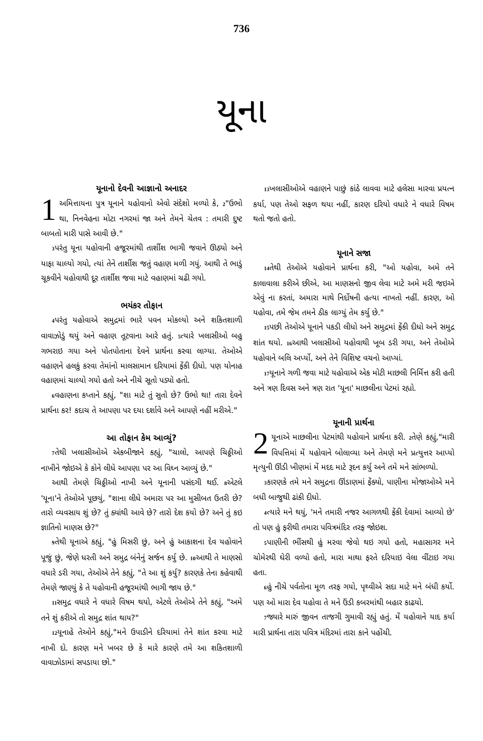736
યૂના
યૂનાનો દેવની આજ્ઞાનો અનાદર
1 અમિત્તાયના પુત્ર યૂનાને યહોવાનો એવો સંદેશો મળ્યો કે, <sup>2</sup>"ઉભો થા, નિનવેહના મોટા નગરમાં જા અને તેમને ચેતવ : તમારી દુષ્ટ બાબતો મારી પાસે આવી છે."
<sup>3</sup> પરંતુ યૂના યહોવાની હજૂરમાંથી તાર્શીશ ભાગી જવાને ઊઠ્યો અને યાફા ચાલ્યો ગયો, ત્યાં તેને તાર્શીશ જતું વહાણ મળી ગયું. આથી તે ભાડું ચૂકવીને યહોવાથી દૂર તાર્શીશ જવા માટે વહાણમાં ચઢી ગયો.
ભયંકર તોફાન
<sup>4</sup> પરંતુ યહોવાએ સમુદ્રમાં ભારે પવન મોકલ્યો અને શકિતશાળી વાવાઝોડું થયું અને વહાણ તૂટવાના આરે હતું. <sup>5</sup>ત્યારે ખલાસીઓ બહુ ગભરાઇ ગયા અને પોતપોતાના દેવને પ્રાર્થના કરવા લાગ્યા. તેઓએ વહાણને હલકું કરવા તેમાંનો માલસામાન દરિયામાં ફેંકી દીધો. પણ યોનાહ વહાણમાં ચાલ્યો ગયો હતો અને નીચે સૂતો પડ્યો હતો.
<sup>6</sup> વહાણના કપ્તાને કહ્યું, "શા માટે તું સુતો છે? ઉભો થા! તારા દેવને પ્રાર્થના કર! કદાચ તે આપણા પર દયા દર્શાવે અને આપણે નહીં મરીએ."
આ તોફાન કેમ આવ્યું?
<sup>7</sup> તેથી ખલાસીઓએ એકબીજાને કહ્યું, "ચાલો, આપણે ચિઠ્ઠીઓ નાખીને જોઇએ કે કોને લીધે આપણા પર આ વિઘ્ન આવ્યું છે."
આથી તેમણે ચિઠ્ઠીઓ નાખી અને યૂનાની પસંદગી થઈ. <sup>8</sup>એટલે 'યૂના'ને તેઓએ પૂછયું, "શાના લીધે અમારા પર આ મુસીબત ઉતરી છે? તારો વ્યવસાય શું છે? તું ક્યાંથી આવે છે? તારો દેશ કયો છે? અને તું કઇ જ્ઞાતિનો માણસ છે?"
<sup>9</sup> તેથી યૂનાએ કહ્યું, "હું મિસરી છું, અને હું આકાશના દેવ યહોવાને પૂજું છું, જેણે ધરતી અને સમુદ્ર બંનેનું સર્જન કર્યુ છે. <sup>10</sup>આથી તે માણસો વધારે ડરી ગયા, તેઓએ તેને કહ્યું, "તે આ શું કર્યુ? કારણકે તેના કહેવાથી તેમણે જાણ્યું કે તે યહોવાની હજૂરમાંથી ભાગી જાય છે."
<sup>11</sup> સમુદ્ર વધારે ને વધારે વિષમ થયો, એટલે તેઓએ તેને કહ્યું, "અમે તને શું કરીએ તો સમુદ્ર શાંત થાય?"
<sup>12</sup> યૂનાહે તેઓને કહ્યું,"મને ઉપાડીને દરિયામાં તેને શાંત કરવા માટે નાખી દો. કારણ મને ખબર છે કે મારે કારણે તમે આ શકિતશાળી વાવાઝોડામાં સપડાયા છો."
<sup>13</sup> ખલાસીઓએ વહાણને પાછું કાંઠે લાવવા માટે હલેસા મારવા પ્રયત્ન કર્યા, પણ તેઓ સફળ થયા નહીં, કારણ દરિયો વધારે ને વધારે વિષમ થતો જતો હતો.
યૂનાને સજા
<sup>14</sup> તેથી તેઓએ યહોવાને પ્રાર્થના કરી, "ઓ યહોવા, અમે તને કાલાવાલા કરીએ છીએ, આ માણસનો જીવ લેવા માટે અમે મરી જઇએ એવું ના કરતાં, અમારા માથે નિર્દોષની હત્યા નાખતો નહીં. કારણ, ઓ યહોવા, તમે જેમ તમને ઠીક લાગ્યું તેમ કર્યુ છે."
<sup>15</sup> પછી તેઓએ યૂનાને પકડી લીધો અને સમુદ્રમાં ફેંકી દીધો અને સમુદ્ર શાંત થયો. <sup>16</sup>આથી ખલાસીઓ યહોવાથી ખૂબ ડરી ગયા, અને તેઓએ યહોવાને બલિ અર્પ્યો, અને તેને વિશિષ્ટ વચનો આપ્યાં.
<sup>17</sup> યૂનાને ગળી જવા માટે યહોવાએ એક મોટી માછલી નિર્મિત્ત કરી હતી અને ત્રણ દિવસ અને ત્રણ રાત 'યૂના' માછલીના પેટમાં રહ્યો.
યૂનાની પ્રાર્થના
2 યૂનાએ માછલીના પેટમાંથી યહોવાને પ્રાર્થના કરી. <sup>2</sup>તેણે કહ્યું,"મારી વિપત્તિમાં મેં યહોવાને બોલાવ્યા અને તેમણે મને પ્રત્યુત્તર આપ્યો મૃત્યુની ઊંડી ખીણમાં મેં મદદ માટે રૂદન કર્યુ અને તમે મને સાંભળ્યો.
<sup>3</sup> કારણકે તમે મને સમુદ્રના ઊંડાણમાં ફેંક્યો, પાણીના મોજાઓએ મને બધી બાજુથી ઢાંકી દીધો.
<sup>4</sup> ત્યારે મને થયું, 'મને તમારી નજર આગળથી ફેંકી દેવામાં આવ્યો છે' તો પણ હું ફરીથી તમારા પવિત્રમંદિર તરફ જોઇશ.
<sup>5</sup> પાણીની ભીંસથી હું મરવા જેવો થઇ ગયો હતો, મહાસાગર મને ચોમેરથી ઘેરી વળ્યો હતો, મારા માથા ફરતે દરિયાઇ વેલા વીંટાઇ ગયા હતા.
<sup>6</sup> હું નીચે પર્વતોના મૂળ તરફ ગયો, પૃથ્વીએ સદા માટે મને બંધી કર્યો. પણ ઓ મારા દેવ યહોવા તે મને ઉંડી કબરમાંથી બહાર કાઢયો.
<sup>7</sup> જ્યારે મારું જીવન તાજગી ગુમાવી રહ્યું હતું. મેં યહોવાને યાદ કર્યા મારી પ્રાર્થના તારા પવિત્ર મંદિરમાં તારા કાને પહોંચી.